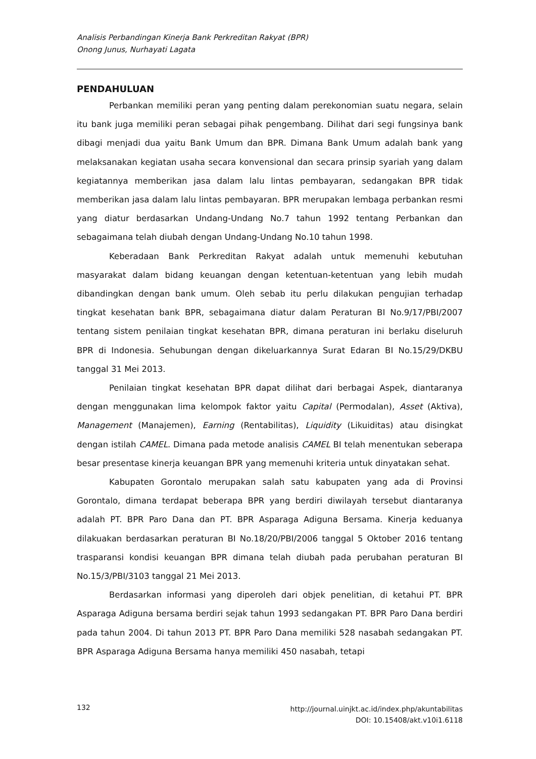Analisis Perbandingan Kinerja Bank Perkreditan Rakyat (BPR)
Onong Junus, Nurhayati Lagata
PENDAHULUAN
Perbankan memiliki peran yang penting dalam perekonomian suatu negara, selain itu bank juga memiliki peran sebagai pihak pengembang. Dilihat dari segi fungsinya bank dibagi menjadi dua yaitu Bank Umum dan BPR. Dimana Bank Umum adalah bank yang melaksanakan kegiatan usaha secara konvensional dan secara prinsip syariah yang dalam kegiatannya memberikan jasa dalam lalu lintas pembayaran, sedangakan BPR tidak memberikan jasa dalam lalu lintas pembayaran. BPR merupakan lembaga perbankan resmi yang diatur berdasarkan Undang-Undang No.7 tahun 1992 tentang Perbankan dan sebagaimana telah diubah dengan Undang-Undang No.10 tahun 1998.
Keberadaan Bank Perkreditan Rakyat adalah untuk memenuhi kebutuhan masyarakat dalam bidang keuangan dengan ketentuan-ketentuan yang lebih mudah dibandingkan dengan bank umum. Oleh sebab itu perlu dilakukan pengujian terhadap tingkat kesehatan bank BPR, sebagaimana diatur dalam Peraturan BI No.9/17/PBI/2007 tentang sistem penilaian tingkat kesehatan BPR, dimana peraturan ini berlaku diseluruh BPR di Indonesia. Sehubungan dengan dikeluarkannya Surat Edaran BI No.15/29/DKBU tanggal 31 Mei 2013.
Penilaian tingkat kesehatan BPR dapat dilihat dari berbagai Aspek, diantaranya dengan menggunakan lima kelompok faktor yaitu Capital (Permodalan), Asset (Aktiva), Management (Manajemen), Earning (Rentabilitas), Liquidity (Likuiditas) atau disingkat dengan istilah CAMEL. Dimana pada metode analisis CAMEL BI telah menentukan seberapa besar presentase kinerja keuangan BPR yang memenuhi kriteria untuk dinyatakan sehat.
Kabupaten Gorontalo merupakan salah satu kabupaten yang ada di Provinsi Gorontalo, dimana terdapat beberapa BPR yang berdiri diwilayah tersebut diantaranya adalah PT. BPR Paro Dana dan PT. BPR Asparaga Adiguna Bersama. Kinerja keduanya dilakuakan berdasarkan peraturan BI No.18/20/PBI/2006 tanggal 5 Oktober 2016 tentang trasparansi kondisi keuangan BPR dimana telah diubah pada perubahan peraturan BI No.15/3/PBI/3103 tanggal 21 Mei 2013.
Berdasarkan informasi yang diperoleh dari objek penelitian, di ketahui PT. BPR Asparaga Adiguna bersama berdiri sejak tahun 1993 sedangakan PT. BPR Paro Dana berdiri pada tahun 2004. Di tahun 2013 PT. BPR Paro Dana memiliki 528 nasabah sedangakan PT. BPR Asparaga Adiguna Bersama hanya memiliki 450 nasabah, tetapi
132
http://journal.uinjkt.ac.id/index.php/akuntabilitas
DOI: 10.15408/akt.v10i1.6118